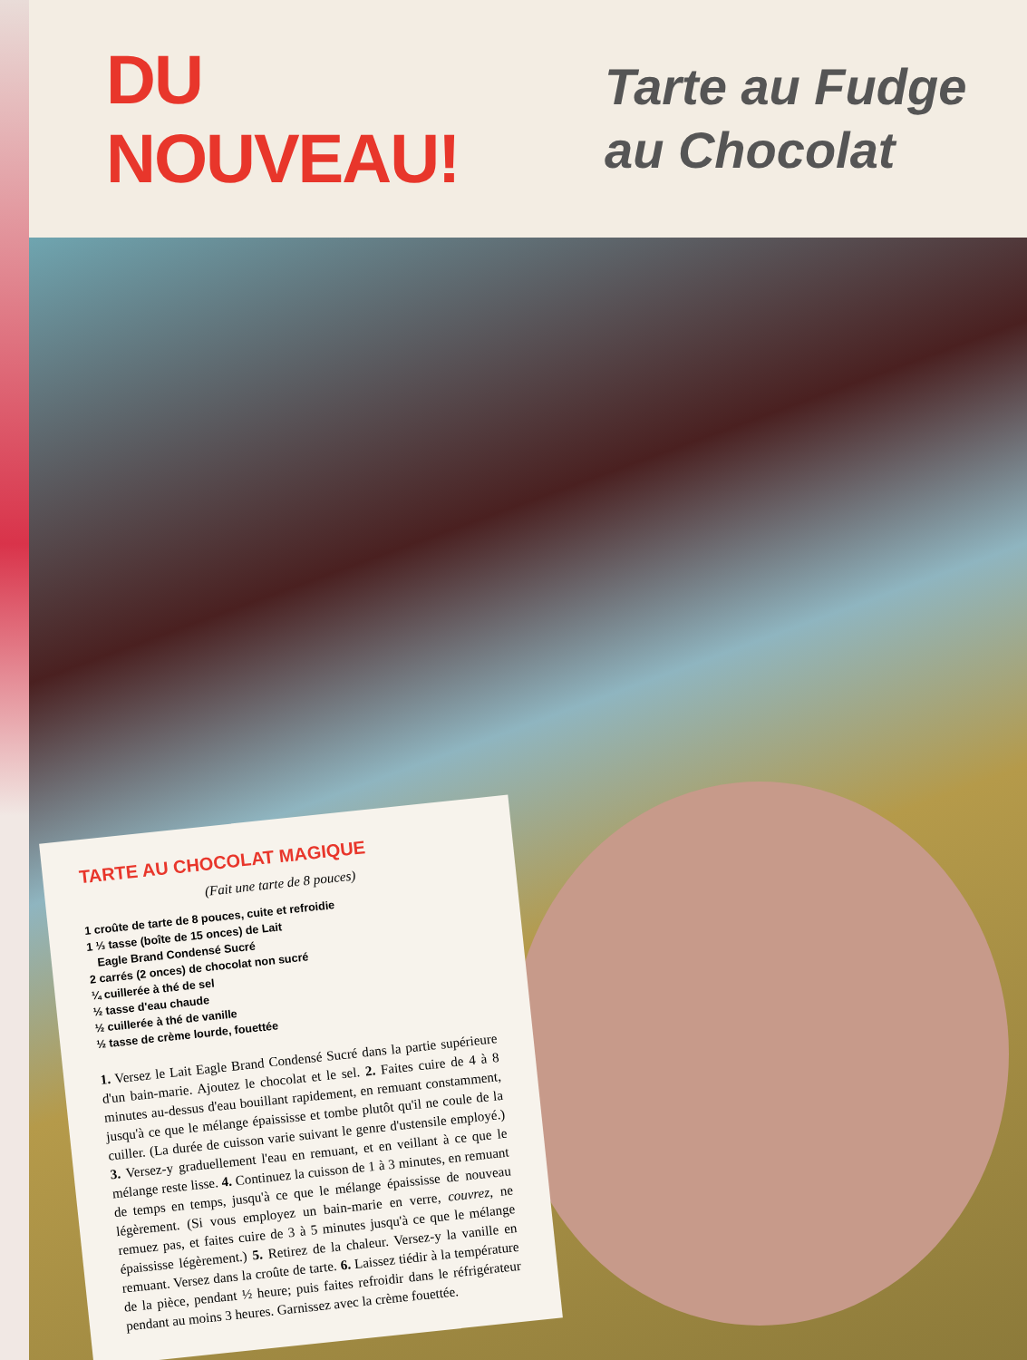DU NOUVEAU!
Tarte au Fudge
au Chocolat
TARTE AU CHOCOLAT MAGIQUE
(Fait une tarte de 8 pouces)
1 croûte de tarte de 8 pouces, cuite et refroidie
1 ⅓ tasse (boîte de 15 onces) de Lait
Eagle Brand Condensé Sucré
2 carrés (2 onces) de chocolat non sucré
¼ cuillerée à thé de sel
½ tasse d'eau chaude
½ cuillerée à thé de vanille
½ tasse de crème lourde, fouettée
1. Versez le Lait Eagle Brand Condensé Sucré dans la partie supérieure d'un bain-marie. Ajoutez le chocolat et le sel. 2. Faites cuire de 4 à 8 minutes au-dessus d'eau bouillant rapidement, en remuant constamment, jusqu'à ce que le mélange épaississe et tombe plutôt qu'il ne coule de la cuiller. (La durée de cuisson varie suivant le genre d'ustensile employé.) 3. Versez-y graduellement l'eau en remuant, et en veillant à ce que le mélange reste lisse. 4. Continuez la cuisson de 1 à 3 minutes, en remuant de temps en temps, jusqu'à ce que le mélange épaississe de nouveau légèrement. (Si vous employez un bain-marie en verre, couvrez, ne remuez pas, et faites cuire de 3 à 5 minutes jusqu'à ce que le mélange épaississe légèrement.) 5. Retirez de la chaleur. Versez-y la vanille en remuant. Versez dans la croûte de tarte. 6. Laissez tiédir à la température de la pièce, pendant ½ heure; puis faites refroidir dans le réfrigérateur pendant au moins 3 heures. Garnissez avec la crème fouettée.